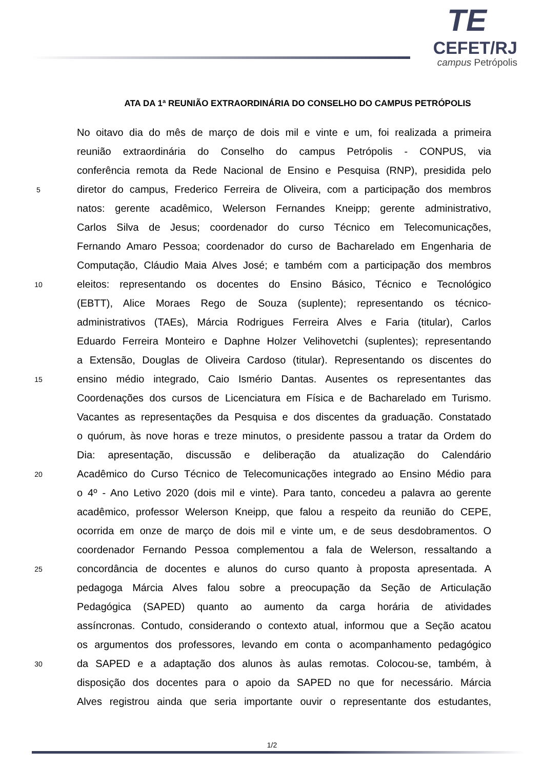TE
CEFET/RJ
campus Petrópolis
ATA DA 1ª REUNIÃO EXTRAORDINÁRIA DO CONSELHO DO CAMPUS PETRÓPOLIS
No oitavo dia do mês de março de dois mil e vinte e um, foi realizada a primeira
reunião extraordinária do Conselho do campus Petrópolis - CONPUS, via
conferência remota da Rede Nacional de Ensino e Pesquisa (RNP), presidida pelo
5 diretor do campus, Frederico Ferreira de Oliveira, com a participação dos membros
natos: gerente acadêmico, Welerson Fernandes Kneipp; gerente administrativo,
Carlos Silva de Jesus; coordenador do curso Técnico em Telecomunicações,
Fernando Amaro Pessoa; coordenador do curso de Bacharelado em Engenharia de
Computação, Cláudio Maia Alves José; e também com a participação dos membros
10 eleitos: representando os docentes do Ensino Básico, Técnico e Tecnológico
(EBTT), Alice Moraes Rego de Souza (suplente); representando os técnico-
administrativos (TAEs), Márcia Rodrigues Ferreira Alves e Faria (titular), Carlos
Eduardo Ferreira Monteiro e Daphne Holzer Velihovetchi (suplentes); representando
a Extensão, Douglas de Oliveira Cardoso (titular). Representando os discentes do
15 ensino médio integrado, Caio Ismério Dantas. Ausentes os representantes das
Coordenações dos cursos de Licenciatura em Física e de Bacharelado em Turismo.
Vacantes as representações da Pesquisa e dos discentes da graduação. Constatado
o quórum, às nove horas e treze minutos, o presidente passou a tratar da Ordem do
Dia: apresentação, discussão e deliberação da atualização do Calendário
20 Acadêmico do Curso Técnico de Telecomunicações integrado ao Ensino Médio para
o 4º - Ano Letivo 2020 (dois mil e vinte). Para tanto, concedeu a palavra ao gerente
acadêmico, professor Welerson Kneipp, que falou a respeito da reunião do CEPE,
ocorrida em onze de março de dois mil e vinte um, e de seus desdobramentos. O
coordenador Fernando Pessoa complementou a fala de Welerson, ressaltando a
25 concordância de docentes e alunos do curso quanto à proposta apresentada. A
pedagoga Márcia Alves falou sobre a preocupação da Seção de Articulação
Pedagógica (SAPED) quanto ao aumento da carga horária de atividades
assíncronas. Contudo, considerando o contexto atual, informou que a Seção acatou
os argumentos dos professores, levando em conta o acompanhamento pedagógico
30 da SAPED e a adaptação dos alunos às aulas remotas. Colocou-se, também, à
disposição dos docentes para o apoio da SAPED no que for necessário. Márcia
Alves registrou ainda que seria importante ouvir o representante dos estudantes,
1/2